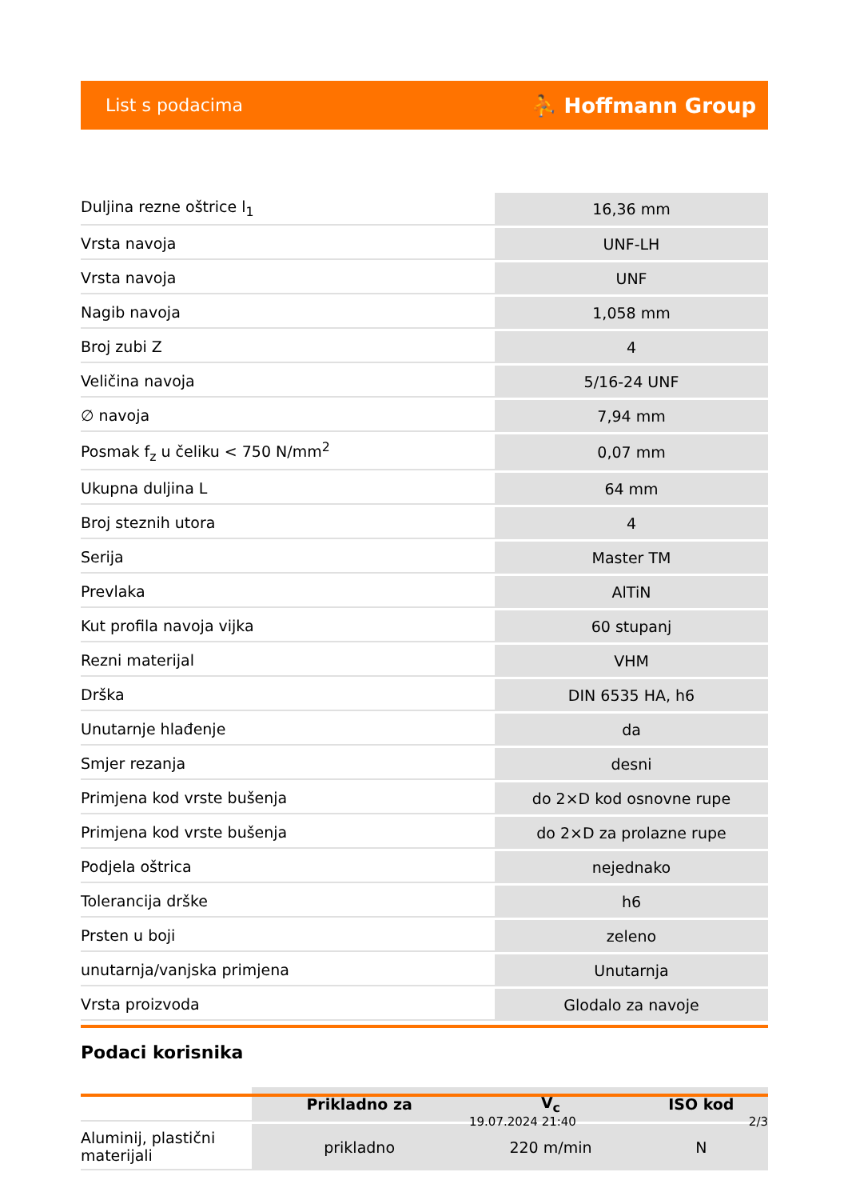List s podacima ⛹ Hoffmann Group
| Duljina rezne oštrice l<sub>1</sub> | 16,36 mm |
| Vrsta navoja | UNF-LH |
| Vrsta navoja | UNF |
| Nagib navoja | 1,058 mm |
| Broj zubi Z | 4 |
| Veličina navoja | 5/16-24 UNF |
| ∅ navoja | 7,94 mm |
| Posmak f<sub>z</sub> u čeliku < 750 N/mm<sup>2</sup> | 0,07 mm |
| Ukupna duljina L | 64 mm |
| Broj steznih utora | 4 |
| Serija | Master TM |
| Prevlaka | AlTiN |
| Kut profila navoja vijka | 60 stupanj |
| Rezni materijal | VHM |
| Drška | DIN 6535 HA, h6 |
| Unutarnje hlađenje | da |
| Smjer rezanja | desni |
| Primjena kod vrste bušenja | do 2×D kod osnovne rupe |
| Primjena kod vrste bušenja | do 2×D za prolazne rupe |
| Podjela oštrica | nejednako |
| Tolerancija drške | h6 |
| Prsten u boji | zeleno |
| unutarnja/vanjska primjena | Unutarnja |
| Vrsta proizvoda | Glodalo za navoje |
Podaci korisnika
| | Prikladno za | V<sub>c</sub> | ISO kod |
| --- | --- | --- | --- |
| Aluminij, plastični materijali | prikladno | 220 m/min | N |
19.07.2024 21:40 2/3